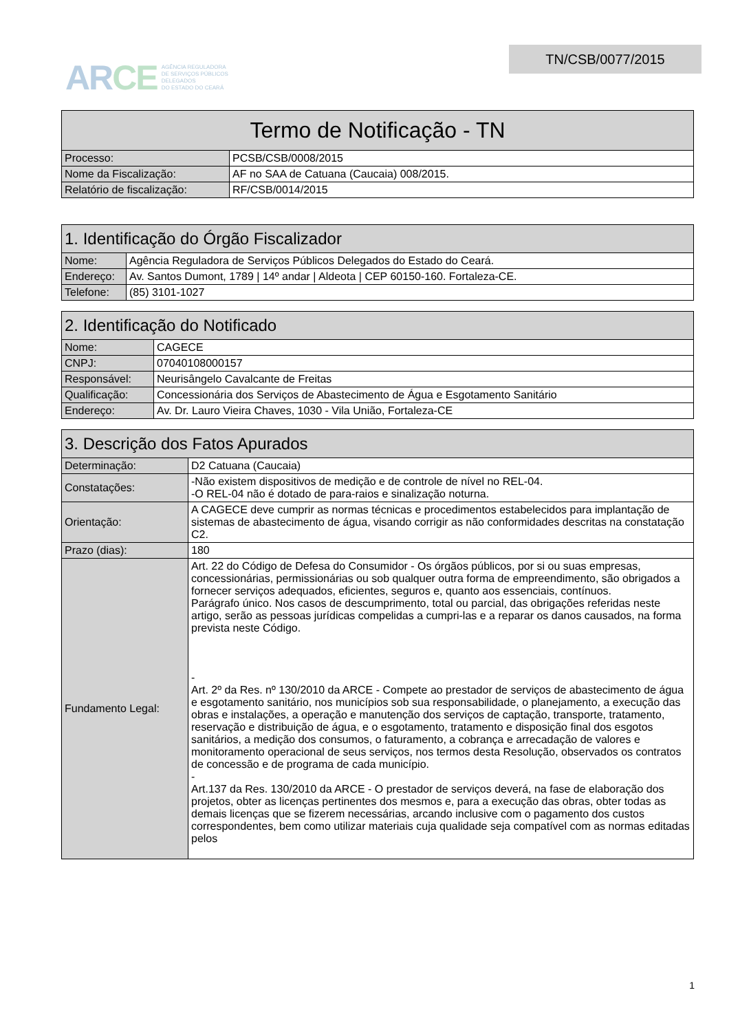ARCE
AGÊNCIA REGULADORA
DE SERVIÇOS PÚBLICOS
DELEGADOS
DO ESTADO DO CEARÁ
TN/CSB/0077/2015
| Termo de Notificação - TN | |
| --- | --- |
| Processo: | PCSB/CSB/0008/2015 |
| Nome da Fiscalização: | AF no SAA de Catuana (Caucaia) 008/2015. |
| Relatório de fiscalização: | RF/CSB/0014/2015 |
| 1. Identificação do Órgão Fiscalizador | |
| --- | --- |
| Nome: | Agência Reguladora de Serviços Públicos Delegados do Estado do Ceará. |
| Endereço: | Av. Santos Dumont, 1789 / 14º andar / Aldeota / CEP 60150-160. Fortaleza-CE. |
| Telefone: | (85) 3101-1027 |
| 2. Identificação do Notificado | |
| --- | --- |
| Nome: | CAGECE |
| CNPJ: | 07040108000157 |
| Responsável: | Neurisângelo Cavalcante de Freitas |
| Qualificação: | Concessionária dos Serviços de Abastecimento de Água e Esgotamento Sanitário |
| Endereço: | Av. Dr. Lauro Vieira Chaves, 1030 - Vila União, Fortaleza-CE |
| 3. Descrição dos Fatos Apurados | |
| --- | --- |
| Determinação: | D2 Catuana (Caucaia) |
| Constatações: | -Não existem dispositivos de medição e de controle de nível no REL-04. -O REL-04 não é dotado de para-raios e sinalização noturna. |
| Orientação: | A CAGECE deve cumprir as normas técnicas e procedimentos estabelecidos para implantação de sistemas de abastecimento de água, visando corrigir as não conformidades descritas na constatação C2. |
| Prazo (dias): | 180 |
| Fundamento Legal: | Art. 22 do Código de Defesa do Consumidor - Os órgãos públicos, por si ou suas empresas, concessionárias, permissionárias ou sob qualquer outra forma de empreendimento, são obrigados a fornecer serviços adequados, eficientes, seguros e, quanto aos essenciais, contínuos. Parágrafo único. Nos casos de descumprimento, total ou parcial, das obrigações referidas neste artigo, serão as pessoas jurídicas compelidas a cumpri-las e a reparar os danos causados, na forma prevista neste Código. - Art. 2º da Res. nº 130/2010 da ARCE - Compete ao prestador de serviços de abastecimento de água e esgotamento sanitário, nos municípios sob sua responsabilidade, o planejamento, a execução das obras e instalações, a operação e manutenção dos serviços de captação, transporte, tratamento, reservação e distribuição de água, e o esgotamento, tratamento e disposição final dos esgotos sanitários, a medição dos consumos, o faturamento, a cobrança e arrecadação de valores e monitoramento operacional de seus serviços, nos termos desta Resolução, observados os contratos de concessão e de programa de cada município. - Art.137 da Res. 130/2010 da ARCE - O prestador de serviços deverá, na fase de elaboração dos projetos, obter as licenças pertinentes dos mesmos e, para a execução das obras, obter todas as demais licenças que se fizerem necessárias, arcando inclusive com o pagamento dos custos correspondentes, bem como utilizar materiais cuja qualidade seja compatível com as normas editadas pelos |
1